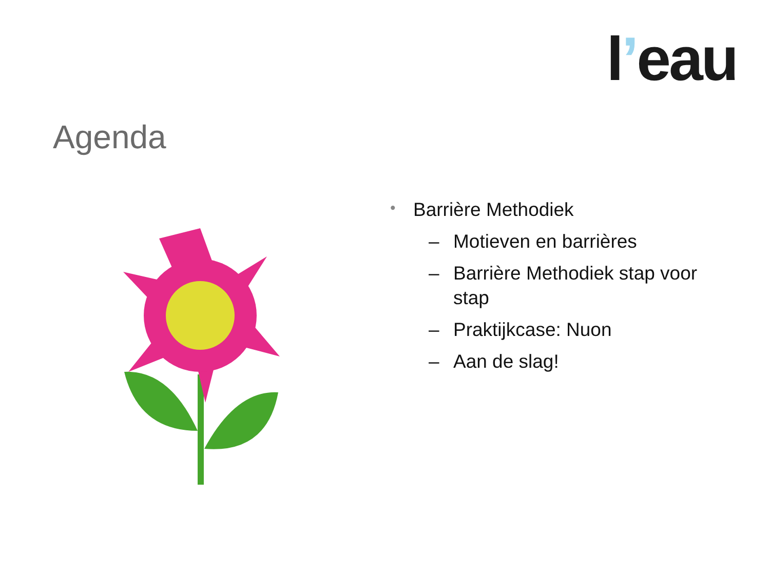l’eau
Agenda
• Barrière Methodiek
– Motieven en barrières
– Barrière Methodiek stap voor stap
– Praktijkcase: Nuon
– Aan de slag!